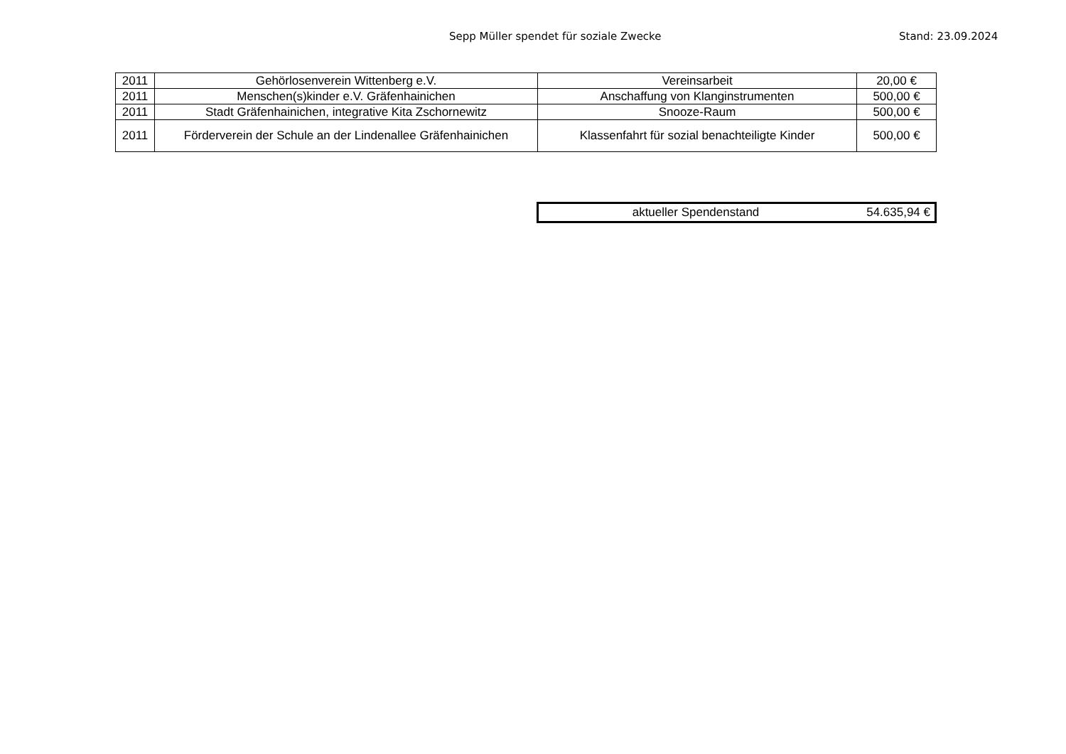Sepp Müller spendet für soziale Zwecke Stand: 23.09.2024
| 2011 | Gehörlosenverein Wittenberg e.V. | Vereinsarbeit | 20,00 € |
| 2011 | Menschen(s)kinder e.V. Gräfenhainichen | Anschaffung von Klanginstrumenten | 500,00 € |
| 2011 | Stadt Gräfenhainichen, integrative Kita Zschornewitz | Snooze-Raum | 500,00 € |
| 2011 | Förderverein der Schule an der Lindenallee Gräfenhainichen | Klassenfahrt für sozial benachteiligte Kinder | 500,00 € |
| aktueller Spendenstand | 54.635,94 € |